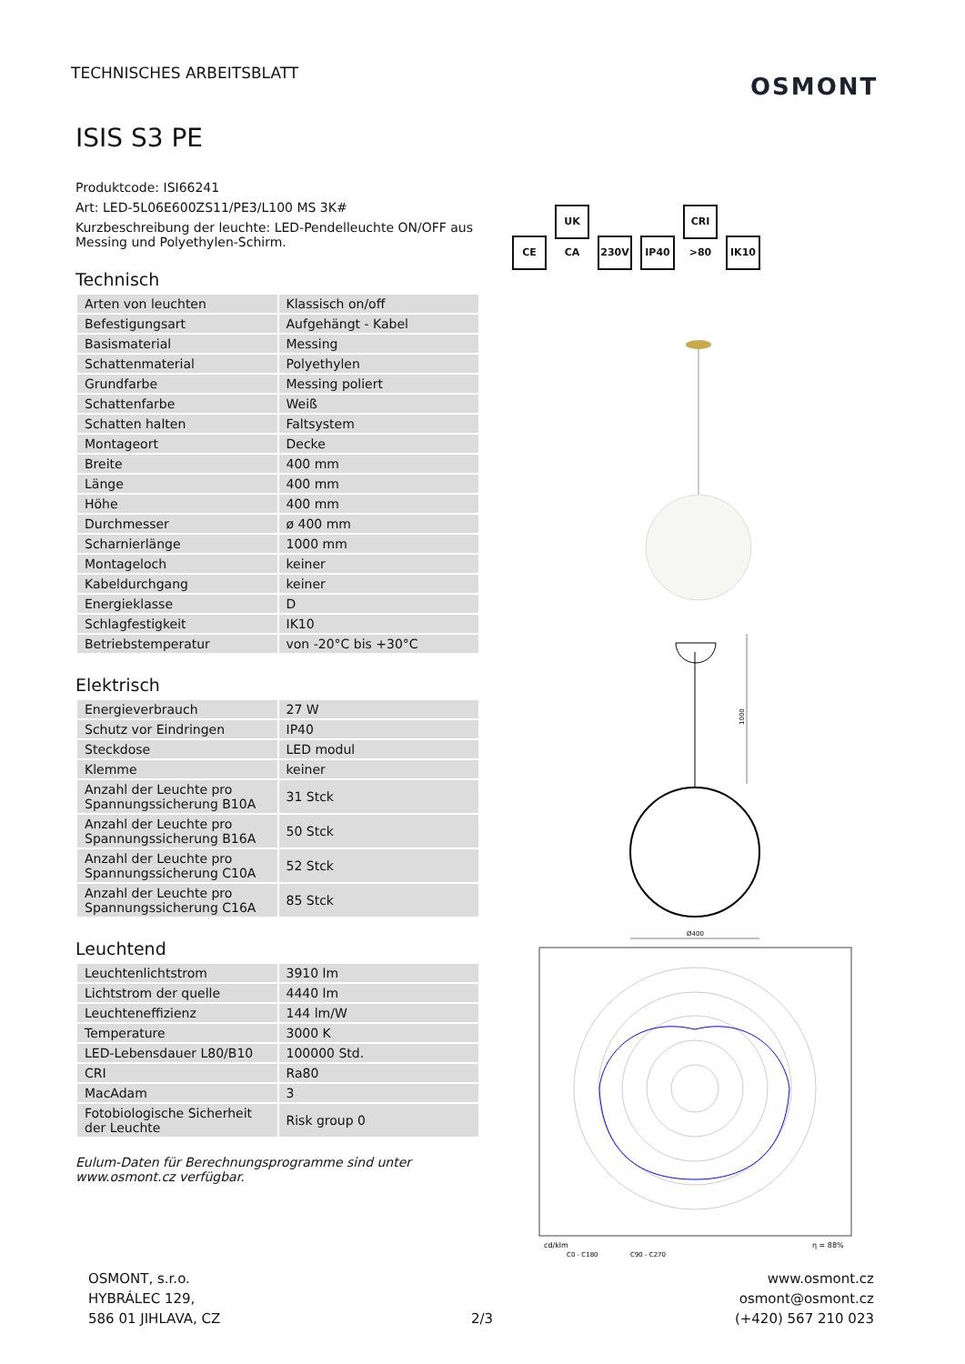TECHNISCHES ARBEITSBLATT OSMONT
ISIS S3 PE
Produktcode: ISI66241
Art: LED-5L06E600ZS11/PE3/L100 MS 3K#
Kurzbeschreibung der leuchte: LED-Pendelleuchte ON/OFF aus Messing und Polyethylen-Schirm.
Technisch
| Arten von leuchten | Klassisch on/off |
| Befestigungsart | Aufgehängt - Kabel |
| Basismaterial | Messing |
| Schattenmaterial | Polyethylen |
| Grundfarbe | Messing poliert |
| Schattenfarbe | Weiß |
| Schatten halten | Faltsystem |
| Montageort | Decke |
| Breite | 400 mm |
| Länge | 400 mm |
| Höhe | 400 mm |
| Durchmesser | ø 400 mm |
| Scharnierlänge | 1000 mm |
| Montageloch | keiner |
| Kabeldurchgang | keiner |
| Energieklasse | D |
| Schlagfestigkeit | IK10 |
| Betriebstemperatur | von -20°C bis +30°C |
Elektrisch
| Energieverbrauch | 27 W |
| Schutz vor Eindringen | IP40 |
| Steckdose | LED modul |
| Klemme | keiner |
| Anzahl der Leuchte pro Spannungssicherung B10A | 31 Stck |
| Anzahl der Leuchte pro Spannungssicherung B16A | 50 Stck |
| Anzahl der Leuchte pro Spannungssicherung C10A | 52 Stck |
| Anzahl der Leuchte pro Spannungssicherung C16A | 85 Stck |
Leuchtend
| Leuchtenlichtstrom | 3910 lm |
| Lichtstrom der quelle | 4440 lm |
| Leuchteneffizienz | 144 lm/W |
| Temperature | 3000 K |
| LED-Lebensdauer L80/B10 | 100000 Std. |
| CRI | Ra80 |
| MacAdam | 3 |
| Fotobiologische Sicherheit der Leuchte | Risk group 0 |
Eulum-Daten für Berechnungsprogramme sind unter www.osmont.cz verfügbar.
CE UK CA 230V IP40 CRI >80 IK10
1000
Ø400
cd/klm
η = 88%
C0 - C180
C90 - C270
OSMONT, s.r.o.
HYBRÁLEC 129,
586 01 JIHLAVA, CZ
2/3
www.osmont.cz
osmont@osmont.cz
(+420) 567 210 023